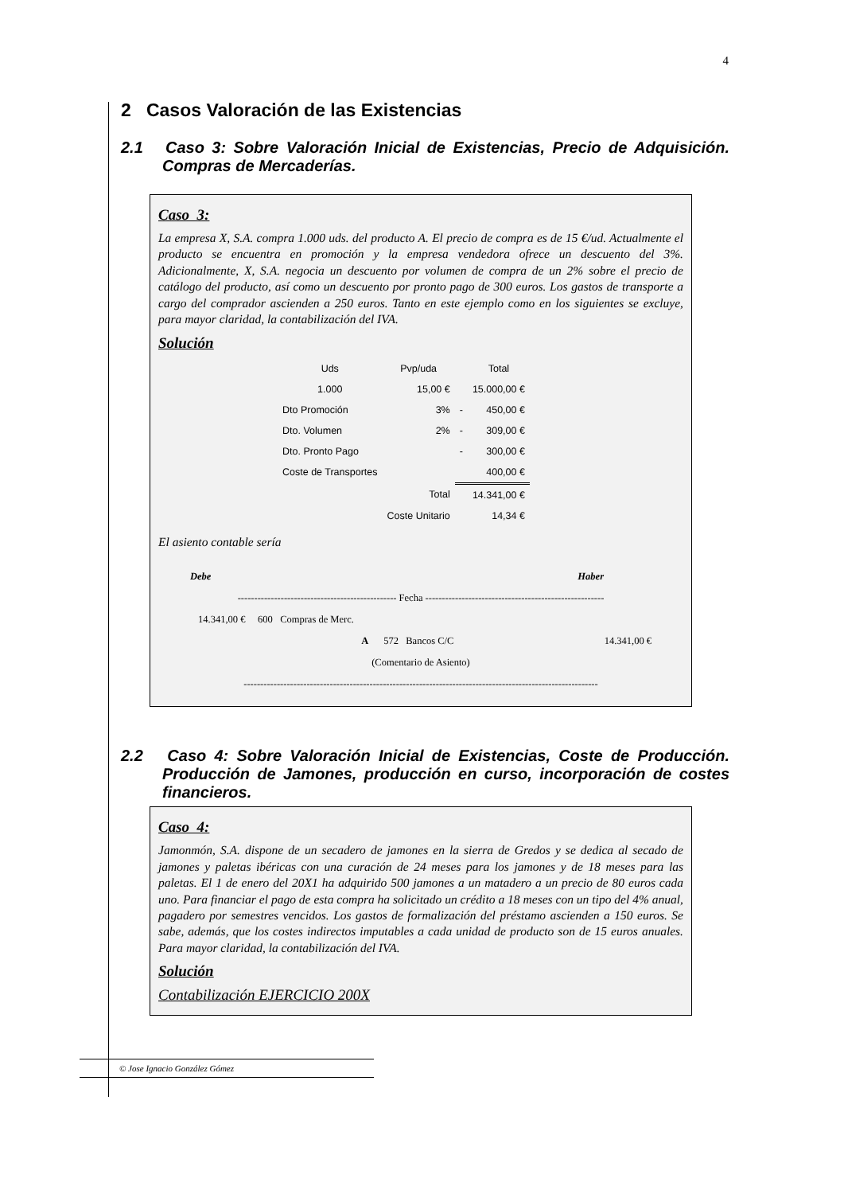4
2 Casos Valoración de las Existencias
2.1 Caso 3: Sobre Valoración Inicial de Existencias, Precio de Adquisición. Compras de Mercaderías.
Caso 3:
La empresa X, S.A. compra 1.000 uds. del producto A. El precio de compra es de 15 €/ud. Actualmente el producto se encuentra en promoción y la empresa vendedora ofrece un descuento del 3%. Adicionalmente, X, S.A. negocia un descuento por volumen de compra de un 2% sobre el precio de catálogo del producto, así como un descuento por pronto pago de 300 euros. Los gastos de transporte a cargo del comprador ascienden a 250 euros. Tanto en este ejemplo como en los siguientes se excluye, para mayor claridad, la contabilización del IVA.
Solución
| Uds | Pvp/uda | | Total |
| --- | --- | --- | --- |
| 1.000 | 15,00 € | | 15.000,00 € |
| Dto Promoción | 3% | - | 450,00 € |
| Dto. Volumen | 2% | - | 309,00 € |
| Dto. Pronto Pago | | - | 300,00 € |
| Coste de Transportes | | | 400,00 € |
| | Total | | 14.341,00 € |
| | Coste Unitario | | 14,34 € |
El asiento contable sería
| Debe | | | Haber |
| ------------------------------------------------ Fecha ------------------------------------------------------ | | | |
| 14.341,00 € 600 Compras de Merc. | | | |
| | A 572 Bancos C/C | | 14.341,00 € |
| (Comentario de Asiento) | | | |
| ----------------------------------------------------------------------------------------------------------- | | | |
2.2 Caso 4: Sobre Valoración Inicial de Existencias, Coste de Producción. Producción de Jamones, producción en curso, incorporación de costes financieros.
Caso 4:
Jamonmón, S.A. dispone de un secadero de jamones en la sierra de Gredos y se dedica al secado de jamones y paletas ibéricas con una curación de 24 meses para los jamones y de 18 meses para las paletas. El 1 de enero del 20X1 ha adquirido 500 jamones a un matadero a un precio de 80 euros cada uno. Para financiar el pago de esta compra ha solicitado un crédito a 18 meses con un tipo del 4% anual, pagadero por semestres vencidos. Los gastos de formalización del préstamo ascienden a 150 euros. Se sabe, además, que los costes indirectos imputables a cada unidad de producto son de 15 euros anuales. Para mayor claridad, la contabilización del IVA.
Solución
Contabilización EJERCICIO 200X
© Jose Ignacio González Gómez